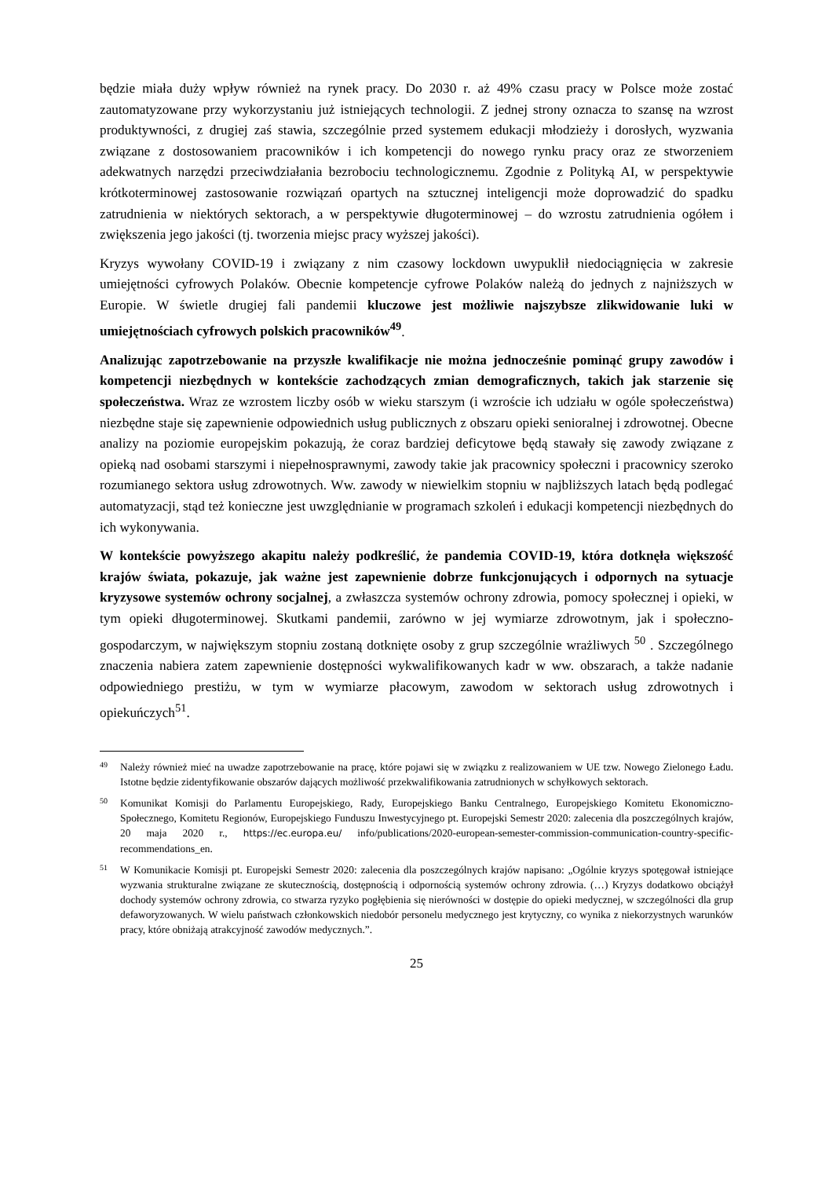będzie miała duży wpływ również na rynek pracy. Do 2030 r. aż 49% czasu pracy w Polsce może zostać zautomatyzowane przy wykorzystaniu już istniejących technologii. Z jednej strony oznacza to szansę na wzrost produktywności, z drugiej zaś stawia, szczególnie przed systemem edukacji młodzieży i dorosłych, wyzwania związane z dostosowaniem pracowników i ich kompetencji do nowego rynku pracy oraz ze stworzeniem adekwatnych narzędzi przeciwdziałania bezrobociu technologicznemu. Zgodnie z Polityką AI, w perspektywie krótkoterminowej zastosowanie rozwiązań opartych na sztucznej inteligencji może doprowadzić do spadku zatrudnienia w niektórych sektorach, a w perspektywie długoterminowej – do wzrostu zatrudnienia ogółem i zwiększenia jego jakości (tj. tworzenia miejsc pracy wyższej jakości).
Kryzys wywołany COVID-19 i związany z nim czasowy lockdown uwypuklił niedociągnięcia w zakresie umiejętności cyfrowych Polaków. Obecnie kompetencje cyfrowe Polaków należą do jednych z najniższych w Europie. W świetle drugiej fali pandemii kluczowe jest możliwie najszybsze zlikwidowanie luki w umiejętnościach cyfrowych polskich pracowników<sup>49</sup>.
Analizując zapotrzebowanie na przyszłe kwalifikacje nie można jednocześnie pominąć grupy zawodów i kompetencji niezbędnych w kontekście zachodzących zmian demograficznych, takich jak starzenie się społeczeństwa. Wraz ze wzrostem liczby osób w wieku starszym (i wzroście ich udziału w ogóle społeczeństwa) niezbędne staje się zapewnienie odpowiednich usług publicznych z obszaru opieki senioralnej i zdrowotnej. Obecne analizy na poziomie europejskim pokazują, że coraz bardziej deficytowe będą stawały się zawody związane z opieką nad osobami starszymi i niepełnosprawnymi, zawody takie jak pracownicy społeczni i pracownicy szeroko rozumianego sektora usług zdrowotnych. Ww. zawody w niewielkim stopniu w najbliższych latach będą podlegać automatyzacji, stąd też konieczne jest uwzględnianie w programach szkoleń i edukacji kompetencji niezbędnych do ich wykonywania.
W kontekście powyższego akapitu należy podkreślić, że pandemia COVID-19, która dotknęła większość krajów świata, pokazuje, jak ważne jest zapewnienie dobrze funkcjonujących i odpornych na sytuacje kryzysowe systemów ochrony socjalnej, a zwłaszcza systemów ochrony zdrowia, pomocy społecznej i opieki, w tym opieki długoterminowej. Skutkami pandemii, zarówno w jej wymiarze zdrowotnym, jak i społeczno-gospodarczym, w największym stopniu zostaną dotknięte osoby z grup szczególnie wrażliwych <sup>50</sup> . Szczególnego znaczenia nabiera zatem zapewnienie dostępności wykwalifikowanych kadr w ww. obszarach, a także nadanie odpowiedniego prestiżu, w tym w wymiarze płacowym, zawodom w sektorach usług zdrowotnych i opiekuńczych<sup>51</sup>.
49 Należy również mieć na uwadze zapotrzebowanie na pracę, które pojawi się w związku z realizowaniem w UE tzw. Nowego Zielonego Ładu. Istotne będzie zidentyfikowanie obszarów dających możliwość przekwalifikowania zatrudnionych w schyłkowych sektorach.
50 Komunikat Komisji do Parlamentu Europejskiego, Rady, Europejskiego Banku Centralnego, Europejskiego Komitetu Ekonomiczno-Społecznego, Komitetu Regionów, Europejskiego Funduszu Inwestycyjnego pt. Europejski Semestr 2020: zalecenia dla poszczególnych krajów, 20 maja 2020 r., https://ec.europa.eu/ info/publications/2020-european-semester-commission-communication-country-specific-recommendations_en.
51 W Komunikacie Komisji pt. Europejski Semestr 2020: zalecenia dla poszczególnych krajów napisano: „Ogólnie kryzys spotęgował istniejące wyzwania strukturalne związane ze skutecznością, dostępnością i odpornością systemów ochrony zdrowia. (…) Kryzys dodatkowo obciążył dochody systemów ochrony zdrowia, co stwarza ryzyko pogłębienia się nierówności w dostępie do opieki medycznej, w szczególności dla grup defaworyzowanych. W wielu państwach członkowskich niedobór personelu medycznego jest krytyczny, co wynika z niekorzystnych warunków pracy, które obniżają atrakcyjność zawodów medycznych.”.
25